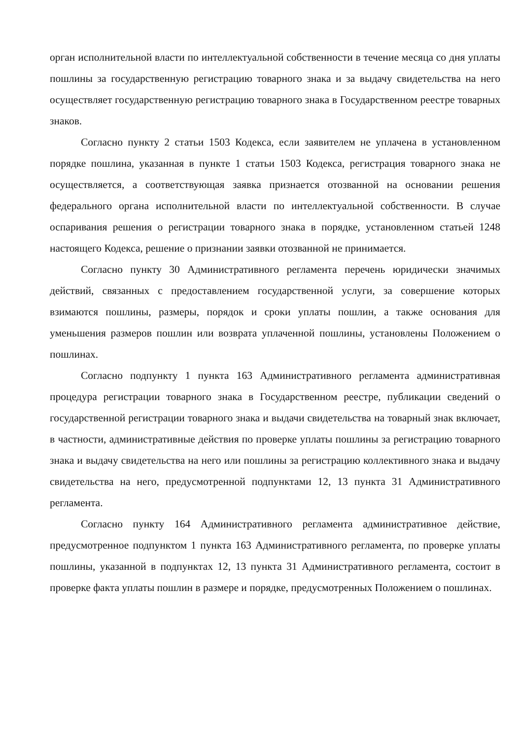орган исполнительной власти по интеллектуальной собственности в течение месяца со дня уплаты пошлины за государственную регистрацию товарного знака и за выдачу свидетельства на него осуществляет государственную регистрацию товарного знака в Государственном реестре товарных знаков.
Согласно пункту 2 статьи 1503 Кодекса, если заявителем не уплачена в установленном порядке пошлина, указанная в пункте 1 статьи 1503 Кодекса, регистрация товарного знака не осуществляется, а соответствующая заявка признается отозванной на основании решения федерального органа исполнительной власти по интеллектуальной собственности. В случае оспаривания решения о регистрации товарного знака в порядке, установленном статьей 1248 настоящего Кодекса, решение о признании заявки отозванной не принимается.
Согласно пункту 30 Административного регламента перечень юридически значимых действий, связанных с предоставлением государственной услуги, за совершение которых взимаются пошлины, размеры, порядок и сроки уплаты пошлин, а также основания для уменьшения размеров пошлин или возврата уплаченной пошлины, установлены Положением о пошлинах.
Согласно подпункту 1 пункта 163 Административного регламента административная процедура регистрации товарного знака в Государственном реестре, публикации сведений о государственной регистрации товарного знака и выдачи свидетельства на товарный знак включает, в частности, административные действия по проверке уплаты пошлины за регистрацию товарного знака и выдачу свидетельства на него или пошлины за регистрацию коллективного знака и выдачу свидетельства на него, предусмотренной подпунктами 12, 13 пункта 31 Административного регламента.
Согласно пункту 164 Административного регламента административное действие, предусмотренное подпунктом 1 пункта 163 Административного регламента, по проверке уплаты пошлины, указанной в подпунктах 12, 13 пункта 31 Административного регламента, состоит в проверке факта уплаты пошлин в размере и порядке, предусмотренных Положением о пошлинах.